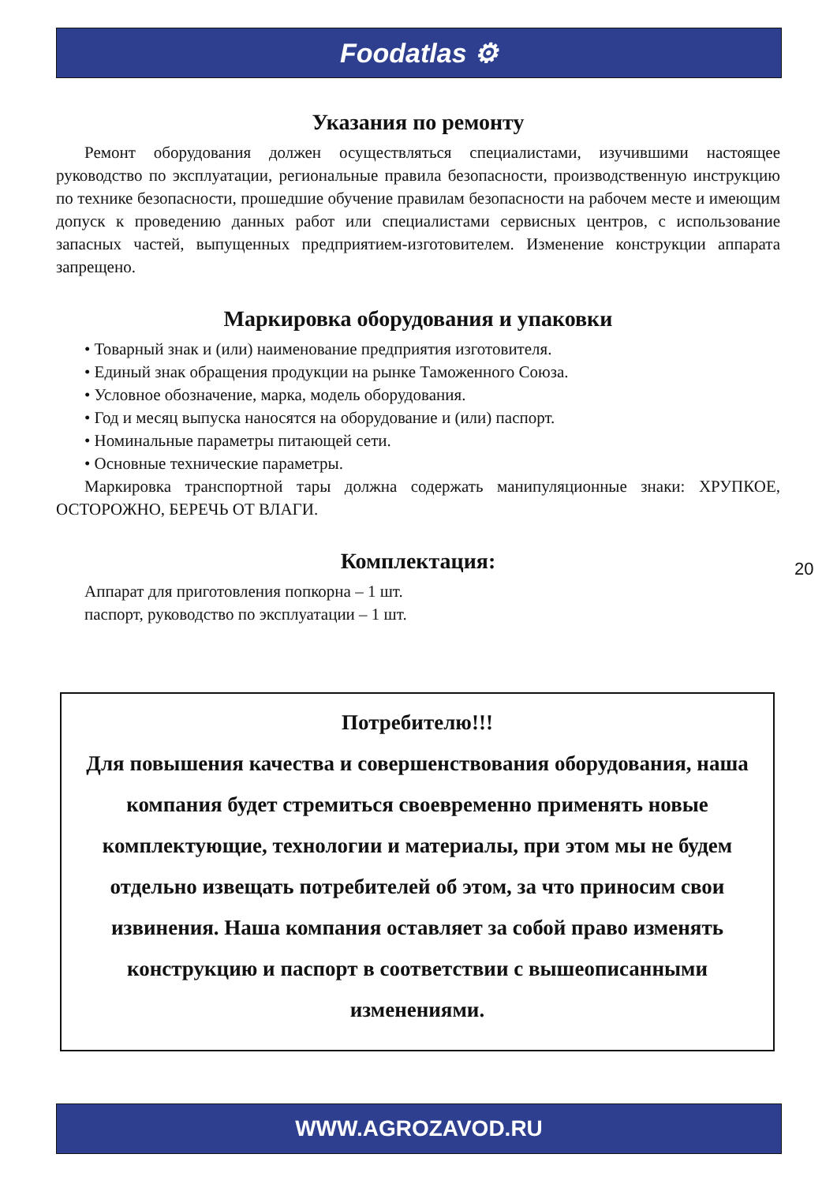Foodatlas ⚙
Указания по ремонту
Ремонт оборудования должен осуществляться специалистами, изучившими настоящее руководство по эксплуатации, региональные правила безопасности, производственную инструкцию по технике безопасности, прошедшие обучение правилам безопасности на рабочем месте и имеющим допуск к проведению данных работ или специалистами сервисных центров, с использование запасных частей, выпущенных предприятием-изготовителем. Изменение конструкции аппарата запрещено.
Маркировка оборудования и упаковки
• Товарный знак и (или) наименование предприятия изготовителя.
• Единый знак обращения продукции на рынке Таможенного Союза.
• Условное обозначение, марка, модель оборудования.
• Год и месяц выпуска наносятся на оборудование и (или) паспорт.
• Номинальные параметры питающей сети.
• Основные технические параметры.
Маркировка транспортной тары должна содержать манипуляционные знаки: ХРУПКОЕ, ОСТОРОЖНО, БЕРЕЧЬ ОТ ВЛАГИ.
Комплектация:
Аппарат для приготовления попкорна – 1 шт.
паспорт, руководство по эксплуатации – 1 шт.
20
Потребителю!!!
Для повышения качества и совершенствования оборудования, наша компания будет стремиться своевременно применять новые комплектующие, технологии и материалы, при этом мы не будем отдельно извещать потребителей об этом, за что приносим свои извинения. Наша компания оставляет за собой право изменять конструкцию и паспорт в соответствии с вышеописанными изменениями.
WWW.AGROZAVOD.RU